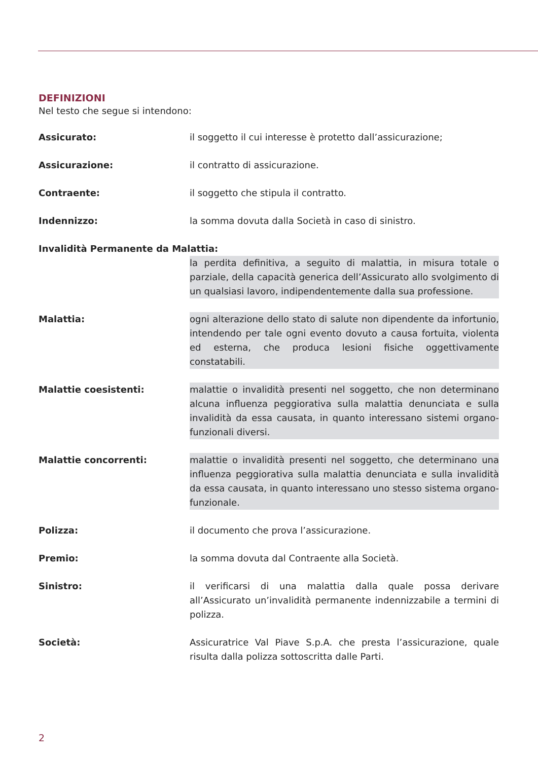DEFINIZIONI
Nel testo che segue si intendono:
Assicurato: il soggetto il cui interesse è protetto dall’assicurazione;
Assicurazione: il contratto di assicurazione.
Contraente: il soggetto che stipula il contratto.
Indennizzo: la somma dovuta dalla Società in caso di sinistro.
Invalidità Permanente da Malattia:
la perdita definitiva, a seguito di malattia, in misura totale o parziale, della capacità generica dell’Assicurato allo svolgimento di un qualsiasi lavoro, indipendentemente dalla sua professione.
Malattia: ogni alterazione dello stato di salute non dipendente da infortunio, intendendo per tale ogni evento dovuto a causa fortuita, violenta ed esterna, che produca lesioni fisiche oggettivamente constatabili.
Malattie coesistenti: malattie o invalidità presenti nel soggetto, che non determinano alcuna influenza peggiorativa sulla malattia denunciata e sulla invalidità da essa causata, in quanto interessano sistemi organo-funzionali diversi.
Malattie concorrenti: malattie o invalidità presenti nel soggetto, che determinano una influenza peggiorativa sulla malattia denunciata e sulla invalidità da essa causata, in quanto interessano uno stesso sistema organo-funzionale.
Polizza: il documento che prova l’assicurazione.
Premio: la somma dovuta dal Contraente alla Società.
Sinistro: il verificarsi di una malattia dalla quale possa derivare all’Assicurato un’invalidità permanente indennizzabile a termini di polizza.
Società: Assicuratrice Val Piave S.p.A. che presta l’assicurazione, quale risulta dalla polizza sottoscritta dalle Parti.
2